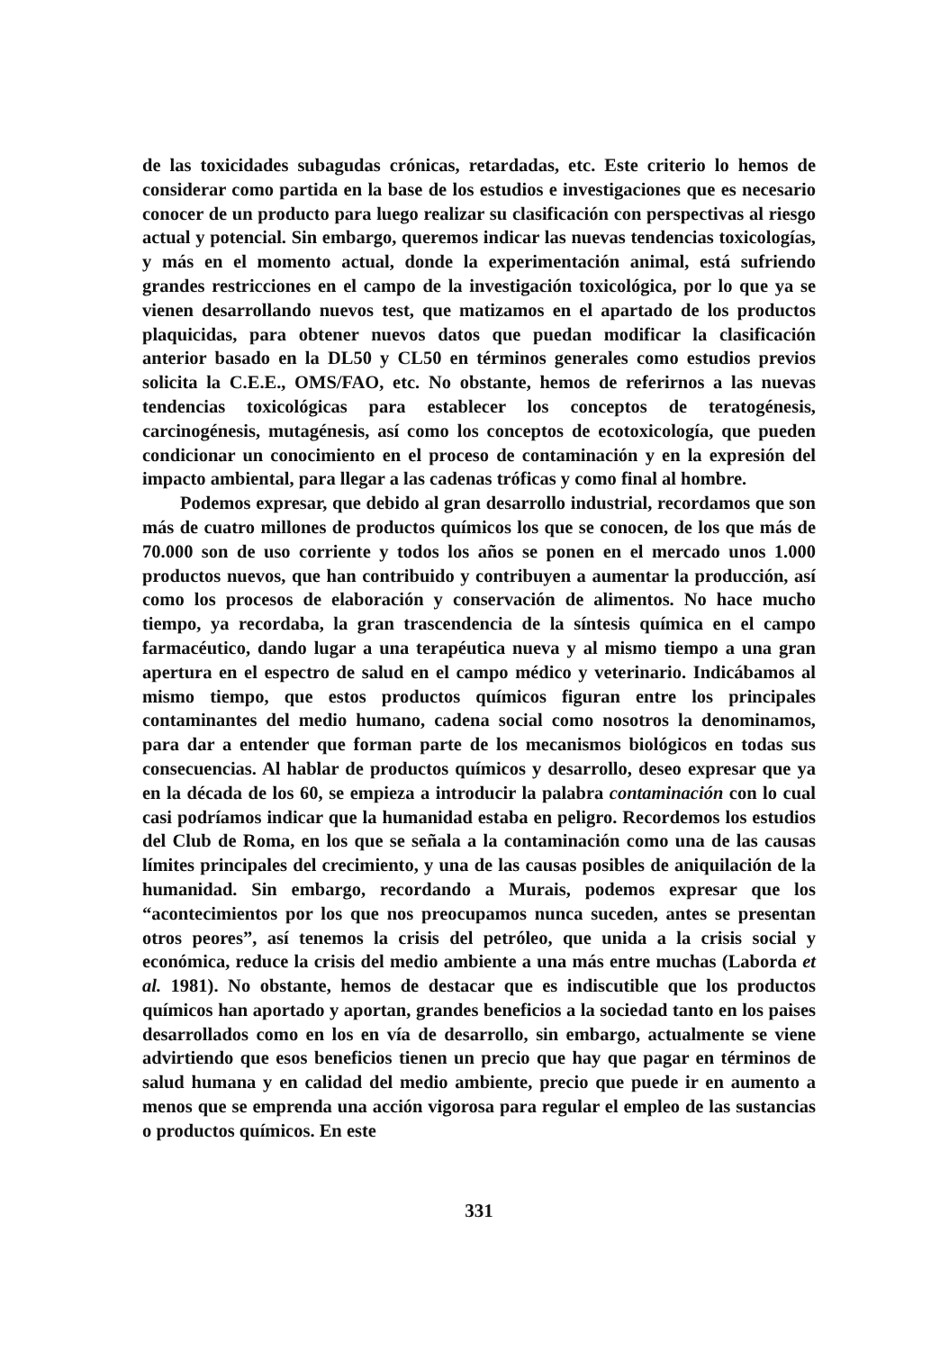de las toxicidades subagudas crónicas, retardadas, etc. Este criterio lo hemos de considerar como partida en la base de los estudios e investigaciones que es necesario conocer de un producto para luego realizar su clasificación con perspectivas al riesgo actual y potencial. Sin embargo, queremos indicar las nuevas tendencias toxicologías, y más en el momento actual, donde la experimentación animal, está sufriendo grandes restricciones en el campo de la investigación toxicológica, por lo que ya se vienen desarrollando nuevos test, que matizamos en el apartado de los productos plaquicidas, para obtener nuevos datos que puedan modificar la clasificación anterior basado en la DL50 y CL50 en términos generales como estudios previos solicita la C.E.E., OMS/FAO, etc. No obstante, hemos de referirnos a las nuevas tendencias toxicológicas para establecer los conceptos de teratogénesis, carcinogénesis, mutagénesis, así como los conceptos de ecotoxicología, que pueden condicionar un conocimiento en el proceso de contaminación y en la expresión del impacto ambiental, para llegar a las cadenas tróficas y como final al hombre.
Podemos expresar, que debido al gran desarrollo industrial, recordamos que son más de cuatro millones de productos químicos los que se conocen, de los que más de 70.000 son de uso corriente y todos los años se ponen en el mercado unos 1.000 productos nuevos, que han contribuido y contribuyen a aumentar la producción, así como los procesos de elaboración y conservación de alimentos. No hace mucho tiempo, ya recordaba, la gran trascendencia de la síntesis química en el campo farmacéutico, dando lugar a una terapéutica nueva y al mismo tiempo a una gran apertura en el espectro de salud en el campo médico y veterinario. Indicábamos al mismo tiempo, que estos productos químicos figuran entre los principales contaminantes del medio humano, cadena social como nosotros la denominamos, para dar a entender que forman parte de los mecanismos biológicos en todas sus consecuencias. Al hablar de productos químicos y desarrollo, deseo expresar que ya en la década de los 60, se empieza a introducir la palabra contaminación con lo cual casi podríamos indicar que la humanidad estaba en peligro. Recordemos los estudios del Club de Roma, en los que se señala a la contaminación como una de las causas límites principales del crecimiento, y una de las causas posibles de aniquilación de la humanidad. Sin embargo, recordando a Murais, podemos expresar que los “acontecimientos por los que nos preocupamos nunca suceden, antes se presentan otros peores”, así tenemos la crisis del petróleo, que unida a la crisis social y económica, reduce la crisis del medio ambiente a una más entre muchas (Laborda et al. 1981). No obstante, hemos de destacar que es indiscutible que los productos químicos han aportado y aportan, grandes beneficios a la sociedad tanto en los paises desarrollados como en los en vía de desarrollo, sin embargo, actualmente se viene advirtiendo que esos beneficios tienen un precio que hay que pagar en términos de salud humana y en calidad del medio ambiente, precio que puede ir en aumento a menos que se emprenda una acción vigorosa para regular el empleo de las sustancias o productos químicos. En este
331